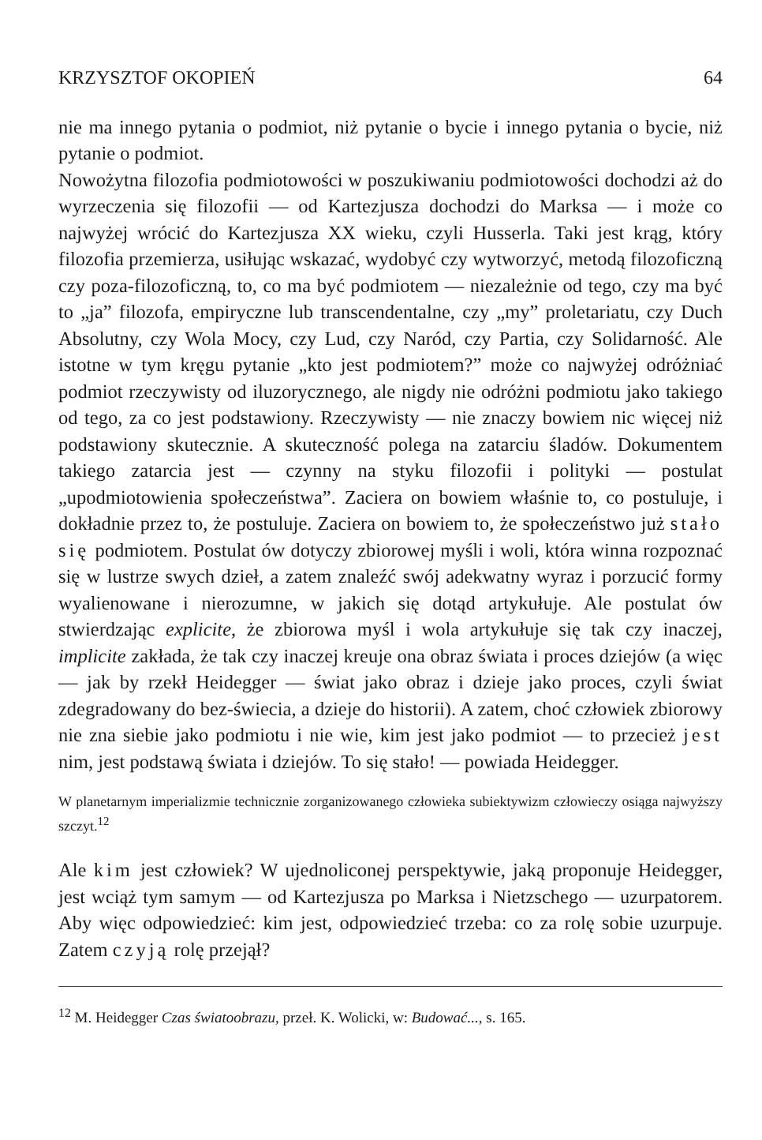KRZYSZTOF OKOPIEŃ 64
nie ma innego pytania o podmiot, niż pytanie o bycie i innego pytania o bycie, niż pytanie o podmiot.
Nowożytna filozofia podmiotowości w poszukiwaniu podmiotowości dochodzi aż do wyrzeczenia się filozofii — od Kartezjusza dochodzi do Marksa — i może co najwyżej wrócić do Kartezjusza XX wieku, czyli Husserla. Taki jest krąg, który filozofia przemierza, usiłując wskazać, wydobyć czy wytworzyć, metodą filozoficzną czy poza-filozoficzną, to, co ma być podmiotem — niezależnie od tego, czy ma być to „ja” filozofa, empiryczne lub transcendentalne, czy „my” proletariatu, czy Duch Absolutny, czy Wola Mocy, czy Lud, czy Naród, czy Partia, czy Solidarność. Ale istotne w tym kręgu pytanie „kto jest podmiotem?” może co najwyżej odróżniać podmiot rzeczywisty od iluzorycznego, ale nigdy nie odróżni podmiotu jako takiego od tego, za co jest podstawiony. Rzeczywisty — nie znaczy bowiem nic więcej niż podstawiony skutecznie. A skuteczność polega na zatarciu śladów. Dokumentem takiego zatarcia jest — czynny na styku filozofii i polityki — postulat „upodmiotowienia społeczeństwa”. Zaciera on bowiem właśnie to, co postuluje, i dokładnie przez to, że postuluje. Zaciera on bowiem to, że społeczeństwo już stało się podmiotem. Postulat ów dotyczy zbiorowej myśli i woli, która winna rozpoznać się w lustrze swych dzieł, a zatem znaleźć swój adekwatny wyraz i porzucić formy wyalienowane i nierozumne, w jakich się dotąd artykułuje. Ale postulat ów stwierdzając explicite, że zbiorowa myśl i wola artykułuje się tak czy inaczej, implicite zakłada, że tak czy inaczej kreuje ona obraz świata i proces dziejów (a więc — jak by rzekł Heidegger — świat jako obraz i dzieje jako proces, czyli świat zdegradowany do bez-świecia, a dzieje do historii). A zatem, choć człowiek zbiorowy nie zna siebie jako podmiotu i nie wie, kim jest jako podmiot — to przecież jest nim, jest podstawą świata i dziejów. To się stało! — powiada Heidegger.
W planetarnym imperializmie technicznie zorganizowanego człowieka subiektywizm człowieczy osiąga najwyższy szczyt.<sup>12</sup>
Ale kim jest człowiek? W ujednoliconej perspektywie, jaką proponuje Heidegger, jest wciąż tym samym — od Kartezjusza po Marksa i Nietzschego — uzurpatorem. Aby więc odpowiedzieć: kim jest, odpowiedzieć trzeba: co za rolę sobie uzurpuje. Zatem czyją rolę przejął?
<sup>12</sup> M. Heidegger Czas światoobrazu, przeł. K. Wolicki, w: Budować..., s. 165.